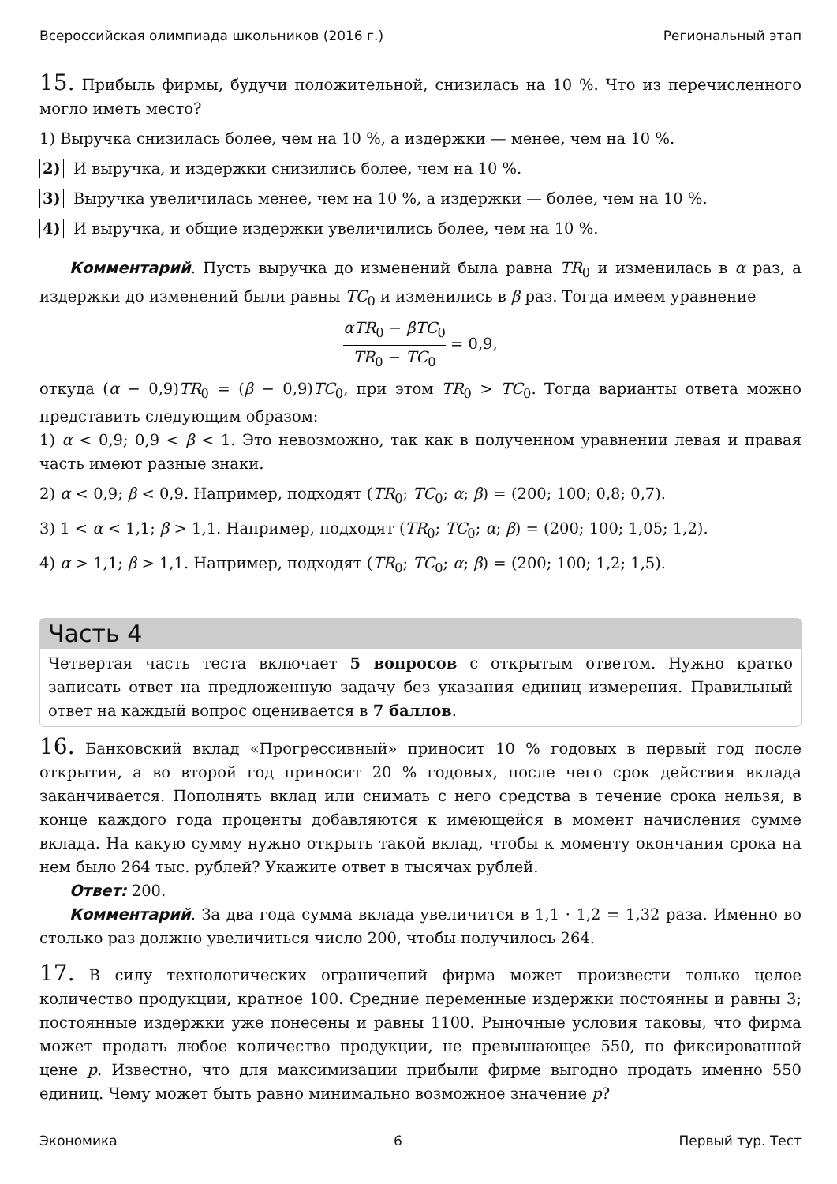Всероссийская олимпиада школьников (2016 г.) Региональный этап
15. Прибыль фирмы, будучи положительной, снизилась на 10 %. Что из перечисленного могло иметь место?
1) Выручка снизилась более, чем на 10 %, а издержки — менее, чем на 10 %.
2) И выручка, и издержки снизились более, чем на 10 %.
3) Выручка увеличилась менее, чем на 10 %, а издержки — более, чем на 10 %.
4) И выручка, и общие издержки увеличились более, чем на 10 %.
Комментарий. Пусть выручка до изменений была равна TR<sub>0</sub> и изменилась в α раз, а издержки до изменений были равны TC<sub>0</sub> и изменились в β раз. Тогда имеем уравнение
αTR<sub>0</sub> − βTC<sub>0</sub> TR<sub>0</sub> − TC<sub>0</sub> = 0,9,
откуда (α − 0,9)TR<sub>0</sub> = (β − 0,9)TC<sub>0</sub>, при этом TR<sub>0</sub> > TC<sub>0</sub>. Тогда варианты ответа можно представить следующим образом:
1) α < 0,9; 0,9 < β < 1. Это невозможно, так как в полученном уравнении левая и правая часть имеют разные знаки.
2) α < 0,9; β < 0,9. Например, подходят (TR<sub>0</sub>; TC<sub>0</sub>; α; β) = (200; 100; 0,8; 0,7).
3) 1 < α < 1,1; β > 1,1. Например, подходят (TR<sub>0</sub>; TC<sub>0</sub>; α; β) = (200; 100; 1,05; 1,2).
4) α > 1,1; β > 1,1. Например, подходят (TR<sub>0</sub>; TC<sub>0</sub>; α; β) = (200; 100; 1,2; 1,5).
Часть 4
Четвертая часть теста включает 5 вопросов с открытым ответом. Нужно кратко записать ответ на предложенную задачу без указания единиц измерения. Правильный ответ на каждый вопрос оценивается в 7 баллов.
16. Банковский вклад «Прогрессивный» приносит 10 % годовых в первый год после открытия, а во второй год приносит 20 % годовых, после чего срок действия вклада заканчивается. Пополнять вклад или снимать с него средства в течение срока нельзя, в конце каждого года проценты добавляются к имеющейся в момент начисления сумме вклада. На какую сумму нужно открыть такой вклад, чтобы к моменту окончания срока на нем было 264 тыс. рублей? Укажите ответ в тысячах рублей.
Ответ: 200.
Комментарий. За два года сумма вклада увеличится в 1,1 · 1,2 = 1,32 раза. Именно во столько раз должно увеличиться число 200, чтобы получилось 264.
17. В силу технологических ограничений фирма может произвести только целое количество продукции, кратное 100. Средние переменные издержки постоянны и равны 3; постоянные издержки уже понесены и равны 1100. Рыночные условия таковы, что фирма может продать любое количество продукции, не превышающее 550, по фиксированной цене p. Известно, что для максимизации прибыли фирме выгодно продать именно 550 единиц. Чему может быть равно минимально возможное значение p?
Экономика 6 Первый тур. Тест